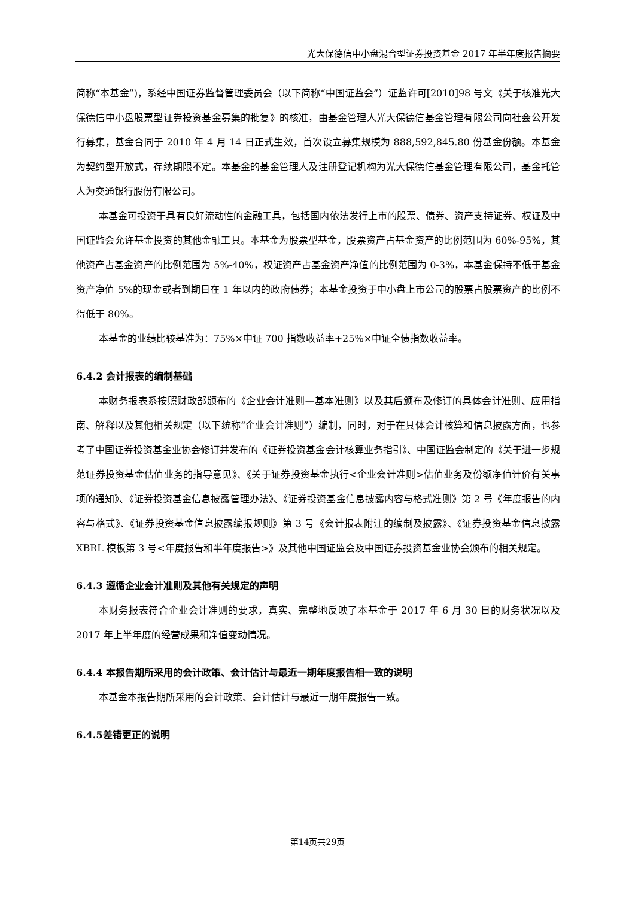光大保德信中小盘混合型证券投资基金 2017 年半年度报告摘要
简称“本基金”)，系经中国证券监督管理委员会（以下简称“中国证监会”）证监许可[2010]98 号文《关于核准光大保德信中小盘股票型证券投资基金募集的批复》的核准，由基金管理人光大保德信基金管理有限公司向社会公开发行募集，基金合同于 2010 年 4 月 14 日正式生效，首次设立募集规模为 888,592,845.80 份基金份额。本基金为契约型开放式，存续期限不定。本基金的基金管理人及注册登记机构为光大保德信基金管理有限公司，基金托管人为交通银行股份有限公司。
本基金可投资于具有良好流动性的金融工具，包括国内依法发行上市的股票、债券、资产支持证券、权证及中国证监会允许基金投资的其他金融工具。本基金为股票型基金，股票资产占基金资产的比例范围为 60%-95%，其他资产占基金资产的比例范围为 5%-40%，权证资产占基金资产净值的比例范围为 0-3%，本基金保持不低于基金资产净值 5%的现金或者到期日在 1 年以内的政府债券；本基金投资于中小盘上市公司的股票占股票资产的比例不得低于 80%。
本基金的业绩比较基准为：75%×中证 700 指数收益率+25%×中证全债指数收益率。
6.4.2 会计报表的编制基础
本财务报表系按照财政部颁布的《企业会计准则—基本准则》以及其后颁布及修订的具体会计准则、应用指南、解释以及其他相关规定（以下统称“企业会计准则”）编制，同时，对于在具体会计核算和信息披露方面，也参考了中国证券投资基金业协会修订并发布的《证券投资基金会计核算业务指引》、中国证监会制定的《关于进一步规范证券投资基金估值业务的指导意见》、《关于证券投资基金执行<企业会计准则>估值业务及份额净值计价有关事项的通知》、《证券投资基金信息披露管理办法》、《证券投资基金信息披露内容与格式准则》第 2 号《年度报告的内容与格式》、《证券投资基金信息披露编报规则》第 3 号《会计报表附注的编制及披露》、《证券投资基金信息披露 XBRL 模板第 3 号<年度报告和半年度报告>》及其他中国证监会及中国证券投资基金业协会颁布的相关规定。
6.4.3 遵循企业会计准则及其他有关规定的声明
本财务报表符合企业会计准则的要求，真实、完整地反映了本基金于 2017 年 6 月 30 日的财务状况以及 2017 年上半年度的经营成果和净值变动情况。
6.4.4 本报告期所采用的会计政策、会计估计与最近一期年度报告相一致的说明
本基金本报告期所采用的会计政策、会计估计与最近一期年度报告一致。
6.4.5差错更正的说明
第14页共29页